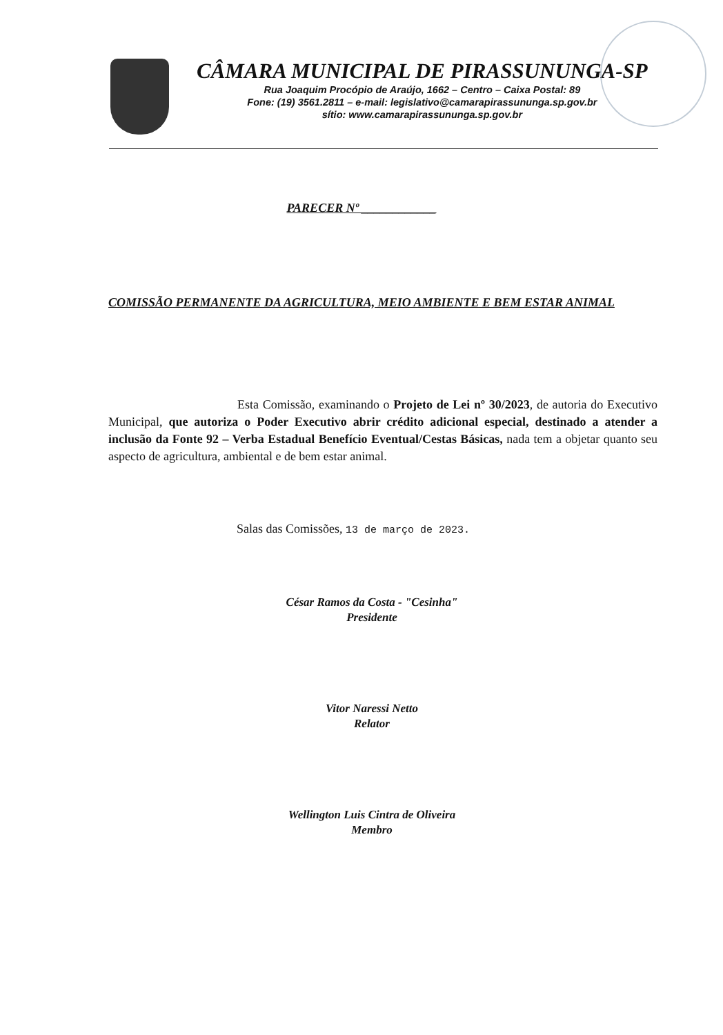CÂMARA MUNICIPAL DE PIRASSUNUNGA-SP
Rua Joaquim Procópio de Araújo, 1662 – Centro – Caixa Postal: 89
Fone: (19) 3561.2811 – e-mail: legislativo@camarapirassununga.sp.gov.br
sítio: www.camarapirassununga.sp.gov.br
PARECER Nº ____________
COMISSÃO PERMANENTE DA AGRICULTURA, MEIO AMBIENTE E BEM ESTAR ANIMAL
Esta Comissão, examinando o Projeto de Lei nº 30/2023, de autoria do Executivo Municipal, que autoriza o Poder Executivo abrir crédito adicional especial, destinado a atender a inclusão da Fonte 92 – Verba Estadual Benefício Eventual/Cestas Básicas, nada tem a objetar quanto seu aspecto de agricultura, ambiental e de bem estar animal.
Salas das Comissões, 13 de março de 2023.
César Ramos da Costa - "Cesinha"
Presidente
Vitor Naressi Netto
Relator
Wellington Luis Cintra de Oliveira
Membro